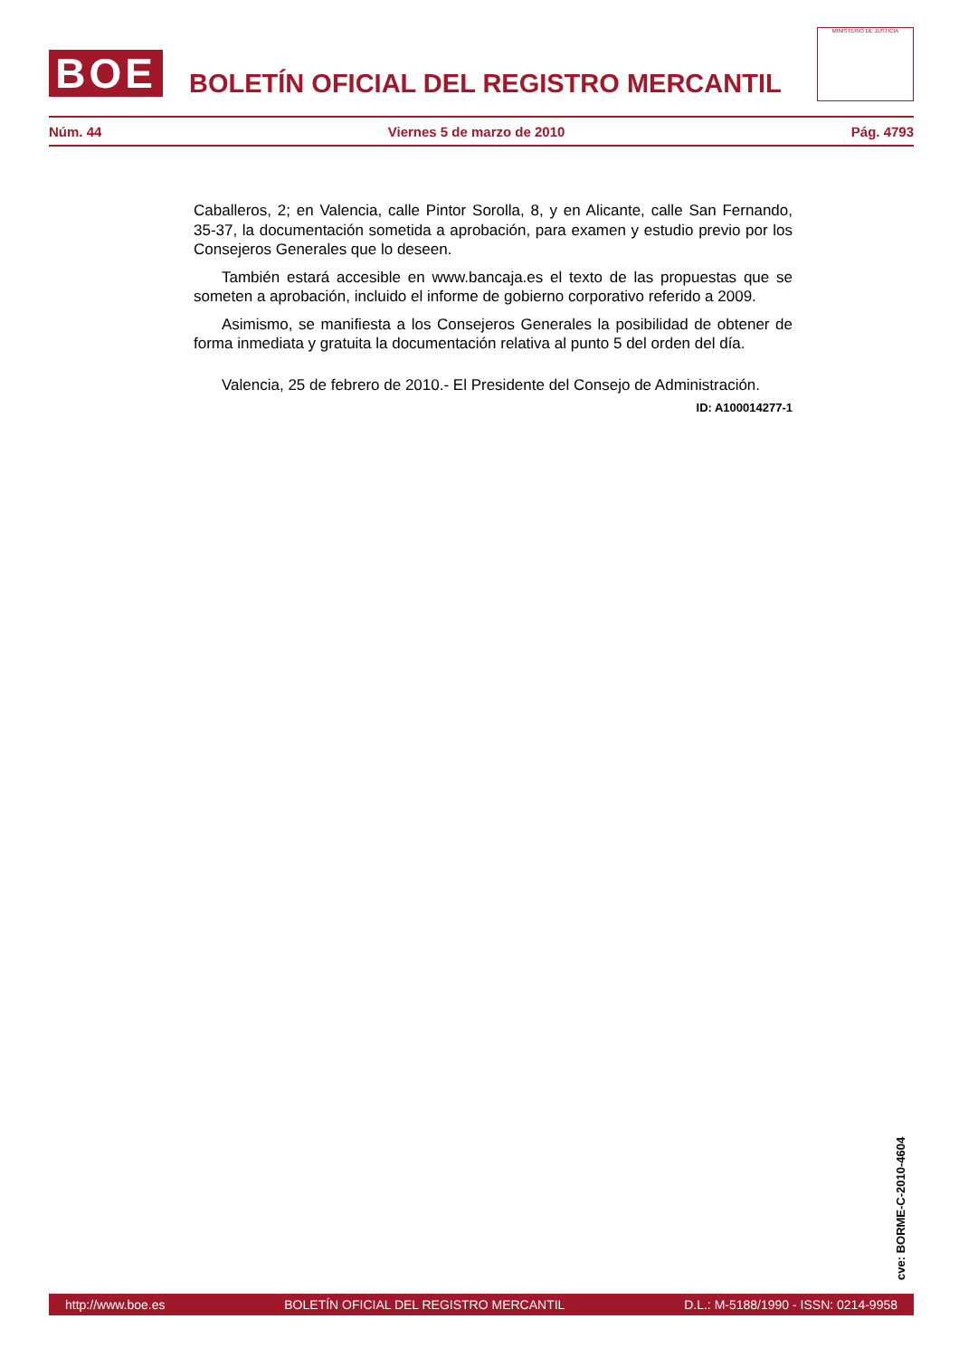BOE
BOLETÍN OFICIAL DEL REGISTRO MERCANTIL
MINISTERIO DE JUSTICIA
Núm. 44 Viernes 5 de marzo de 2010 Pág. 4793
Caballeros, 2; en Valencia, calle Pintor Sorolla, 8, y en Alicante, calle San Fernando, 35-37, la documentación sometida a aprobación, para examen y estudio previo por los Consejeros Generales que lo deseen.
También estará accesible en www.bancaja.es el texto de las propuestas que se someten a aprobación, incluido el informe de gobierno corporativo referido a 2009.
Asimismo, se manifiesta a los Consejeros Generales la posibilidad de obtener de forma inmediata y gratuita la documentación relativa al punto 5 del orden del día.
Valencia, 25 de febrero de 2010.- El Presidente del Consejo de Administración.
ID: A100014277-1
cve: BORME-C-2010-4604
http://www.boe.es BOLETÍN OFICIAL DEL REGISTRO MERCANTIL D.L.: M-5188/1990 - ISSN: 0214-9958